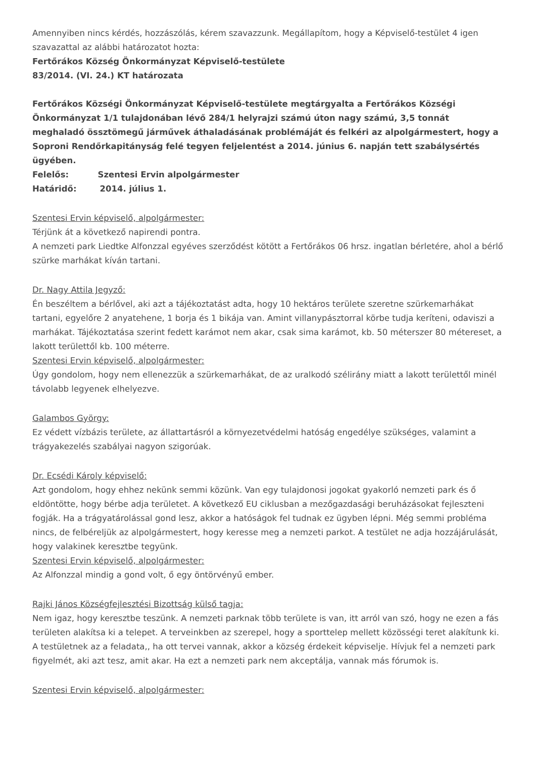Amennyiben nincs kérdés, hozzászólás, kérem szavazzunk. Megállapítom, hogy a Képviselő-testület 4 igen szavazattal az alábbi határozatot hozta:
Fertőrákos Község Önkormányzat Képviselő-testülete
83/2014. (VI. 24.) KT határozata
Fertőrákos Községi Önkormányzat Képviselő-testülete megtárgyalta a Fertőrákos Községi Önkormányzat 1/1 tulajdonában lévő 284/1 helyrajzi számú úton nagy számú, 3,5 tonnát meghaladó össztömegű járművek áthaladásának problémáját és felkéri az alpolgármestert, hogy a Soproni Rendőrkapitányság felé tegyen feljelentést a 2014. június 6. napján tett szabálysértés ügyében.
Felelős: Szentesi Ervin alpolgármester
Határidő: 2014. július 1.
Szentesi Ervin képviselő, alpolgármester:
Térjünk át a következő napirendi pontra.
A nemzeti park Liedtke Alfonzzal egyéves szerződést kötött a Fertőrákos 06 hrsz. ingatlan bérletére, ahol a bérlő szürke marhákat kíván tartani.
Dr. Nagy Attila Jegyző:
Én beszéltem a bérlővel, aki azt a tájékoztatást adta, hogy 10 hektáros területe szeretne szürkemarhákat tartani, egyelőre 2 anyatehene, 1 borja és 1 bikája van. Amint villanypásztorral körbe tudja keríteni, odaviszi a marhákat. Tájékoztatása szerint fedett karámot nem akar, csak sima karámot, kb. 50 méterszer 80 métereset, a lakott területtől kb. 100 méterre.
Szentesi Ervin képviselő, alpolgármester:
Úgy gondolom, hogy nem ellenezzük a szürkemarhákat, de az uralkodó szélirány miatt a lakott területtől minél távolabb legyenek elhelyezve.
Galambos György:
Ez védett vízbázis területe, az állattartásról a környezetvédelmi hatóság engedélye szükséges, valamint a trágyakezelés szabályai nagyon szigorúak.
Dr. Ecsédi Károly képviselő:
Azt gondolom, hogy ehhez nekünk semmi közünk. Van egy tulajdonosi jogokat gyakorló nemzeti park és ő eldöntötte, hogy bérbe adja területet. A következő EU ciklusban a mezőgazdasági beruházásokat fejleszteni fogják. Ha a trágyatárolással gond lesz, akkor a hatóságok fel tudnak ez ügyben lépni. Még semmi probléma nincs, de felbéreljük az alpolgármestert, hogy keresse meg a nemzeti parkot. A testület ne adja hozzájárulását, hogy valakinek keresztbe tegyünk.
Szentesi Ervin képviselő, alpolgármester:
Az Alfonzzal mindig a gond volt, ő egy öntörvényű ember.
Rajki János Községfejlesztési Bizottság külső tagja:
Nem igaz, hogy keresztbe teszünk. A nemzeti parknak több területe is van, itt arról van szó, hogy ne ezen a fás területen alakítsa ki a telepet. A terveinkben az szerepel, hogy a sporttelep mellett közösségi teret alakítunk ki. A testületnek az a feladata,, ha ott tervei vannak, akkor a község érdekeit képviselje. Hívjuk fel a nemzeti park figyelmét, aki azt tesz, amit akar. Ha ezt a nemzeti park nem akceptálja, vannak más fórumok is.
Szentesi Ervin képviselő, alpolgármester: